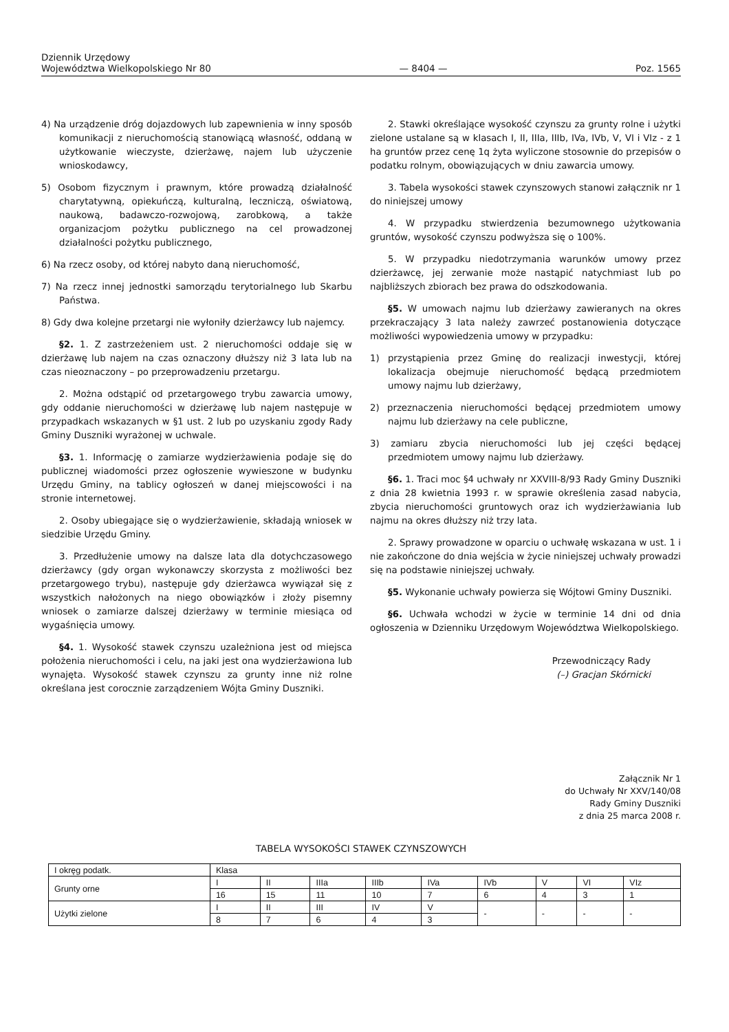Dziennik Urzędowy
Województwa Wielkopolskiego Nr 80
— 8404 —
Poz. 1565
4) Na urządzenie dróg dojazdowych lub zapewnienia w inny sposób komunikacji z nieruchomością stanowiącą własność, oddaną w użytkowanie wieczyste, dzierżawę, najem lub użyczenie wnioskodawcy,
5) Osobom fizycznym i prawnym, które prowadzą działalność charytatywną, opiekuńczą, kulturalną, leczniczą, oświatową, naukową, badawczo-rozwojową, zarobkową, a także organizacjom pożytku publicznego na cel prowadzonej działalności pożytku publicznego,
6) Na rzecz osoby, od której nabyto daną nieruchomość,
7) Na rzecz innej jednostki samorządu terytorialnego lub Skarbu Państwa.
8) Gdy dwa kolejne przetargi nie wyłoniły dzierżawcy lub najemcy.
§2. 1. Z zastrzeżeniem ust. 2 nieruchomości oddaje się w dzierżawę lub najem na czas oznaczony dłuższy niż 3 lata lub na czas nieoznaczony – po przeprowadzeniu przetargu.
2. Można odstąpić od przetargowego trybu zawarcia umowy, gdy oddanie nieruchomości w dzierżawę lub najem następuje w przypadkach wskazanych w §1 ust. 2 lub po uzyskaniu zgody Rady Gminy Duszniki wyrażonej w uchwale.
§3. 1. Informację o zamiarze wydzierżawienia podaje się do publicznej wiadomości przez ogłoszenie wywieszone w budynku Urzędu Gminy, na tablicy ogłoszeń w danej miejscowości i na stronie internetowej.
2. Osoby ubiegające się o wydzierżawienie, składają wniosek w siedzibie Urzędu Gminy.
3. Przedłużenie umowy na dalsze lata dla dotychczasowego dzierżawcy (gdy organ wykonawczy skorzysta z możliwości bez przetargowego trybu), następuje gdy dzierżawca wywiązał się z wszystkich nałożonych na niego obowiązków i złoży pisemny wniosek o zamiarze dalszej dzierżawy w terminie miesiąca od wygaśnięcia umowy.
§4. 1. Wysokość stawek czynszu uzależniona jest od miejsca położenia nieruchomości i celu, na jaki jest ona wydzierżawiona lub wynajęta. Wysokość stawek czynszu za grunty inne niż rolne określana jest corocznie zarządzeniem Wójta Gminy Duszniki.
2. Stawki określające wysokość czynszu za grunty rolne i użytki zielone ustalane są w klasach I, II, IIIa, IIIb, IVa, IVb, V, VI i VIz - z 1 ha gruntów przez cenę 1q żyta wyliczone stosownie do przepisów o podatku rolnym, obowiązujących w dniu zawarcia umowy.
3. Tabela wysokości stawek czynszowych stanowi załącznik nr 1 do niniejszej umowy
4. W przypadku stwierdzenia bezumownego użytkowania gruntów, wysokość czynszu podwyższa się o 100%.
5. W przypadku niedotrzymania warunków umowy przez dzierżawcę, jej zerwanie może nastąpić natychmiast lub po najbliższych zbiorach bez prawa do odszkodowania.
§5. W umowach najmu lub dzierżawy zawieranych na okres przekraczający 3 lata należy zawrzeć postanowienia dotyczące możliwości wypowiedzenia umowy w przypadku:
1) przystąpienia przez Gminę do realizacji inwestycji, której lokalizacja obejmuje nieruchomość będącą przedmiotem umowy najmu lub dzierżawy,
2) przeznaczenia nieruchomości będącej przedmiotem umowy najmu lub dzierżawy na cele publiczne,
3) zamiaru zbycia nieruchomości lub jej części będącej przedmiotem umowy najmu lub dzierżawy.
§6. 1. Traci moc §4 uchwały nr XXVIII-8/93 Rady Gminy Duszniki z dnia 28 kwietnia 1993 r. w sprawie określenia zasad nabycia, zbycia nieruchomości gruntowych oraz ich wydzierżawiania lub najmu na okres dłuższy niż trzy lata.
2. Sprawy prowadzone w oparciu o uchwałę wskazana w ust. 1 i nie zakończone do dnia wejścia w życie niniejszej uchwały prowadzi się na podstawie niniejszej uchwały.
§5. Wykonanie uchwały powierza się Wójtowi Gminy Duszniki.
§6. Uchwała wchodzi w życie w terminie 14 dni od dnia ogłoszenia w Dzienniku Urzędowym Województwa Wielkopolskiego.
Przewodniczący Rady
(–) Gracjan Skórnicki
Załącznik Nr 1
do Uchwały Nr XXV/140/08
Rady Gminy Duszniki
z dnia 25 marca 2008 r.
TABELA WYSOKOŚCI STAWEK CZYNSZOWYCH
| I okręg podatk. | Klasa | | | | | | | | |
| Grunty orne | I | II | IIIa | IIIb | IVa | IVb | V | VI | VIz |
| | 16 | 15 | 11 | 10 | 7 | 6 | 4 | 3 | 1 |
| Użytki zielone | I | II | III | IV | V | - | - | - | - |
| | 8 | 7 | 6 | 4 | 3 | | | | |